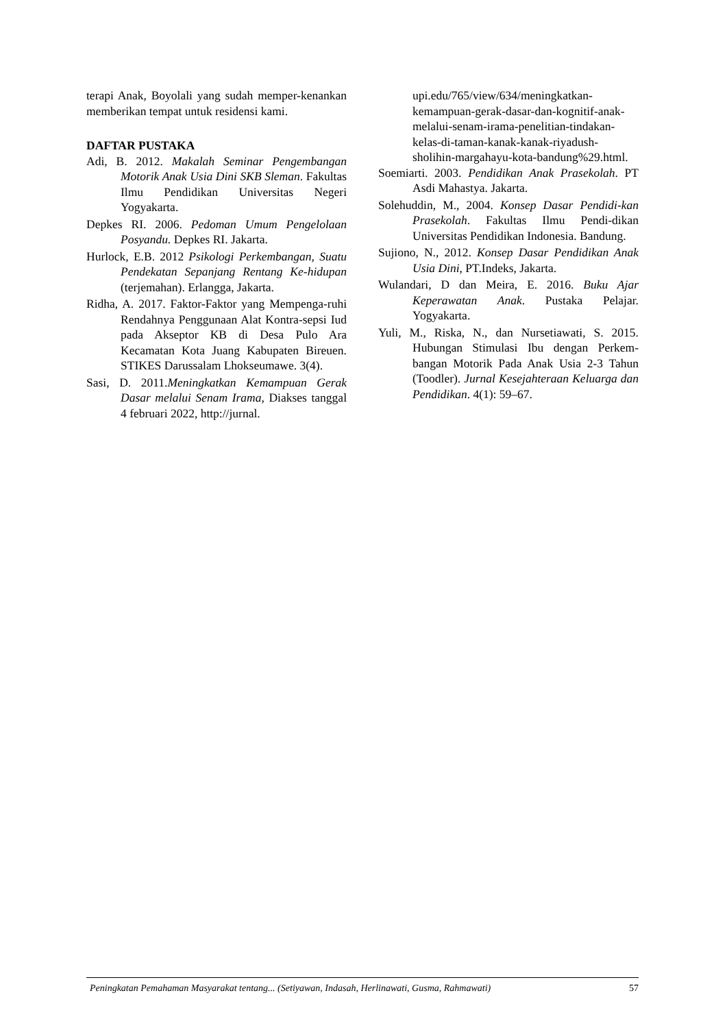terapi Anak, Boyolali yang sudah memper-kenankan memberikan tempat untuk residensi kami.
DAFTAR PUSTAKA
Adi, B. 2012. Makalah Seminar Pengembangan Motorik Anak Usia Dini SKB Sleman. Fakultas Ilmu Pendidikan Universitas Negeri Yogyakarta.
Depkes RI. 2006. Pedoman Umum Pengelolaan Posyandu. Depkes RI. Jakarta.
Hurlock, E.B. 2012 Psikologi Perkembangan, Suatu Pendekatan Sepanjang Rentang Ke-hidupan (terjemahan). Erlangga, Jakarta.
Ridha, A. 2017. Faktor-Faktor yang Mempenga-ruhi Rendahnya Penggunaan Alat Kontra-sepsi Iud pada Akseptor KB di Desa Pulo Ara Kecamatan Kota Juang Kabupaten Bireuen. STIKES Darussalam Lhokseumawe. 3(4).
Sasi, D. 2011.Meningkatkan Kemampuan Gerak Dasar melalui Senam Irama, Diakses tanggal 4 februari 2022, http://jurnal.
upi.edu/765/view/634/meningkatkan-kemampuan-gerak-dasar-dan-kognitif-anak-melalui-senam-irama-penelitian-tindakan-kelas-di-taman-kanak-kanak-riyadush-sholihin-margahayu-kota-bandung%29.html.
Soemiarti. 2003. Pendidikan Anak Prasekolah. PT Asdi Mahastya. Jakarta.
Solehuddin, M., 2004. Konsep Dasar Pendidi-kan Prasekolah. Fakultas Ilmu Pendi-dikan Universitas Pendidikan Indonesia. Bandung.
Sujiono, N., 2012. Konsep Dasar Pendidikan Anak Usia Dini, PT.Indeks, Jakarta.
Wulandari, D dan Meira, E. 2016. Buku Ajar Keperawatan Anak. Pustaka Pelajar. Yogyakarta.
Yuli, M., Riska, N., dan Nursetiawati, S. 2015. Hubungan Stimulasi Ibu dengan Perkem-bangan Motorik Pada Anak Usia 2-3 Tahun (Toodler). Jurnal Kesejahteraan Keluarga dan Pendidikan. 4(1): 59–67.
Peningkatan Pemahaman Masyarakat tentang... (Setiyawan, Indasah, Herlinawati, Gusma, Rahmawati) 57